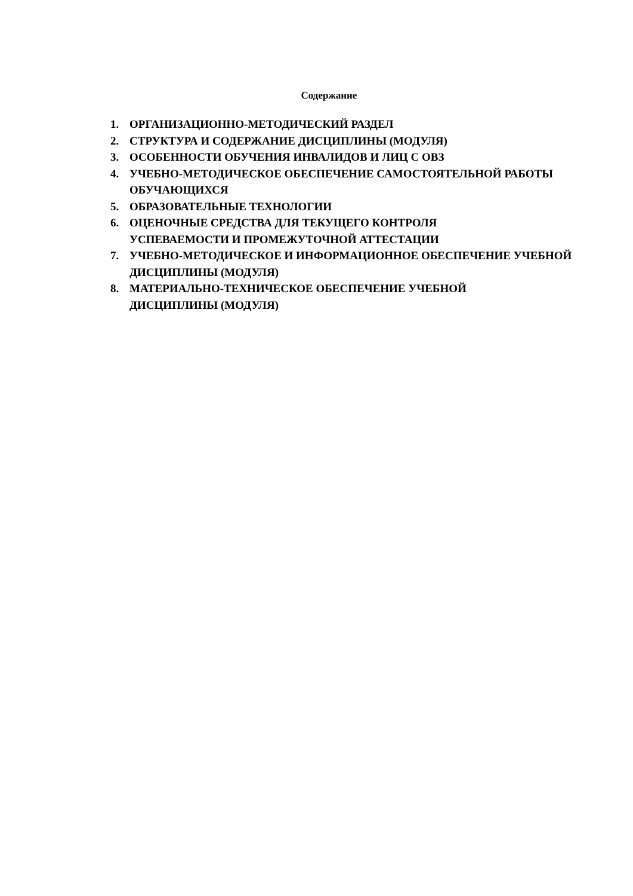Содержание
1. ОРГАНИЗАЦИОННО-МЕТОДИЧЕСКИЙ РАЗДЕЛ
2. СТРУКТУРА И СОДЕРЖАНИЕ ДИСЦИПЛИНЫ (МОДУЛЯ)
3. ОСОБЕННОСТИ ОБУЧЕНИЯ ИНВАЛИДОВ И ЛИЦ С ОВЗ
4. УЧЕБНО-МЕТОДИЧЕСКОЕ ОБЕСПЕЧЕНИЕ САМОСТОЯТЕЛЬНОЙ РАБОТЫ ОБУЧАЮЩИХСЯ
5. ОБРАЗОВАТЕЛЬНЫЕ ТЕХНОЛОГИИ
6. ОЦЕНОЧНЫЕ СРЕДСТВА ДЛЯ ТЕКУЩЕГО КОНТРОЛЯ
УСПЕВАЕМОСТИ И ПРОМЕЖУТОЧНОЙ АТТЕСТАЦИИ
7. УЧЕБНО-МЕТОДИЧЕСКОЕ И ИНФОРМАЦИОННОЕ ОБЕСПЕЧЕНИЕ УЧЕБНОЙ ДИСЦИПЛИНЫ (МОДУЛЯ)
8. МАТЕРИАЛЬНО-ТЕХНИЧЕСКОЕ ОБЕСПЕЧЕНИЕ УЧЕБНОЙ
ДИСЦИПЛИНЫ (МОДУЛЯ)